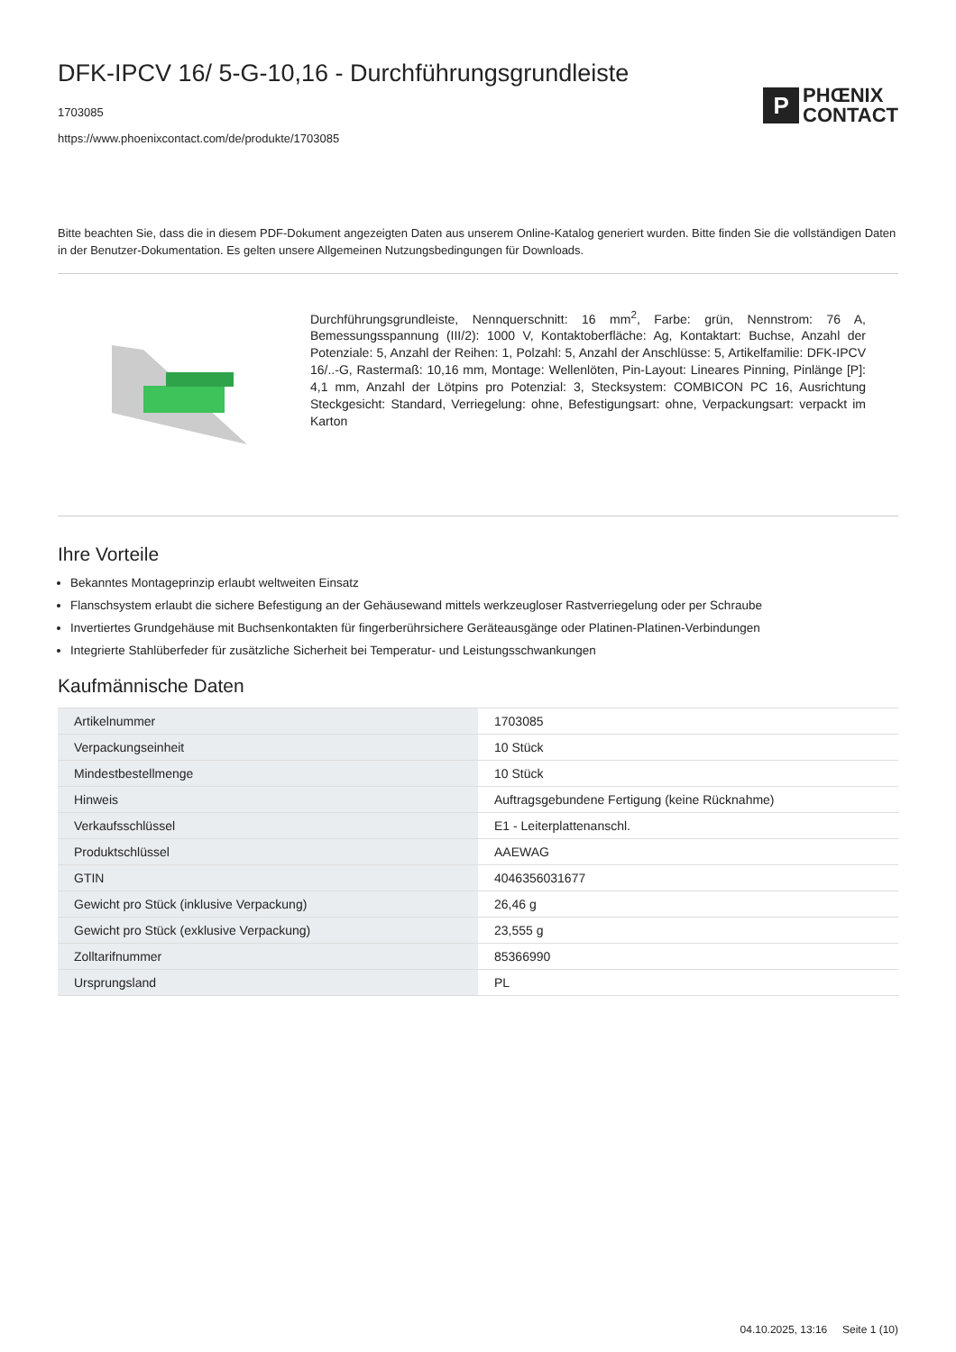DFK-IPCV 16/ 5-G-10,16 - Durchführungsgrundleiste
1703085
https://www.phoenixcontact.com/de/produkte/1703085
P
PHŒNIX
CONTACT
Bitte beachten Sie, dass die in diesem PDF-Dokument angezeigten Daten aus unserem Online-Katalog generiert wurden. Bitte finden Sie die vollständigen Daten in der Benutzer-Dokumentation. Es gelten unsere Allgemeinen Nutzungsbedingungen für Downloads.
Durchführungsgrundleiste, Nennquerschnitt: 16 mm<sup>2</sup>, Farbe: grün, Nennstrom: 76 A, Bemessungsspannung (III/2): 1000 V, Kontaktoberfläche: Ag, Kontaktart: Buchse, Anzahl der Potenziale: 5, Anzahl der Reihen: 1, Polzahl: 5, Anzahl der Anschlüsse: 5, Artikelfamilie: DFK-IPCV 16/..-G, Rastermaß: 10,16 mm, Montage: Wellenlöten, Pin-Layout: Lineares Pinning, Pinlänge [P]: 4,1 mm, Anzahl der Lötpins pro Potenzial: 3, Stecksystem: COMBICON PC 16, Ausrichtung Steckgesicht: Standard, Verriegelung: ohne, Befestigungsart: ohne, Verpackungsart: verpackt im Karton
Ihre Vorteile
Bekanntes Montageprinzip erlaubt weltweiten Einsatz
Flanschsystem erlaubt die sichere Befestigung an der Gehäusewand mittels werkzeugloser Rastverriegelung oder per Schraube
Invertiertes Grundgehäuse mit Buchsenkontakten für fingerberührsichere Geräteausgänge oder Platinen-Platinen-Verbindungen
Integrierte Stahlüberfeder für zusätzliche Sicherheit bei Temperatur- und Leistungsschwankungen
Kaufmännische Daten
| Artikelnummer | 1703085 |
| Verpackungseinheit | 10 Stück |
| Mindestbestellmenge | 10 Stück |
| Hinweis | Auftragsgebundene Fertigung (keine Rücknahme) |
| Verkaufsschlüssel | E1 - Leiterplattenanschl. |
| Produktschlüssel | AAEWAG |
| GTIN | 4046356031677 |
| Gewicht pro Stück (inklusive Verpackung) | 26,46 g |
| Gewicht pro Stück (exklusive Verpackung) | 23,555 g |
| Zolltarifnummer | 85366990 |
| Ursprungsland | PL |
04.10.2025, 13:16 Seite 1 (10)